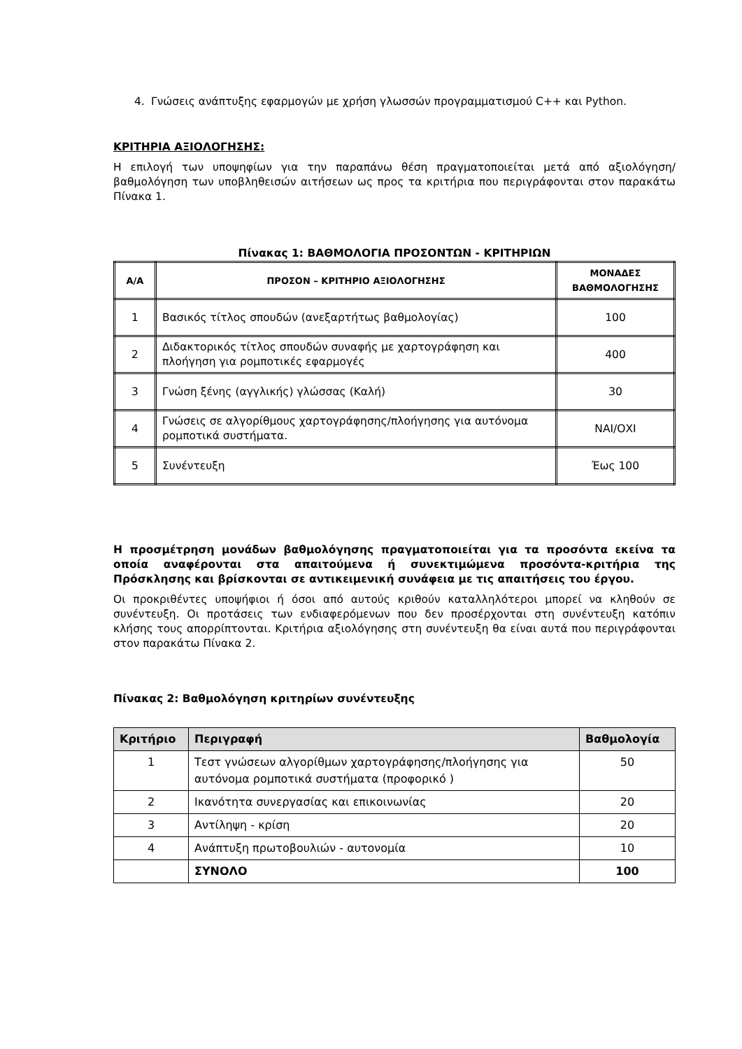4. Γνώσεις ανάπτυξης εφαρμογών με χρήση γλωσσών προγραμματισμού C++ και Python.
ΚΡΙΤΗΡΙΑ ΑΞΙΟΛΟΓΗΣΗΣ:
Η επιλογή των υποψηφίων για την παραπάνω θέση πραγματοποιείται μετά από αξιολόγηση/ βαθμολόγηση των υποβληθεισών αιτήσεων ως προς τα κριτήρια που περιγράφονται στον παρακάτω Πίνακα 1.
Πίνακας 1: ΒΑΘΜΟΛΟΓΙΑ ΠΡΟΣΟΝΤΩΝ - ΚΡΙΤΗΡΙΩΝ
| Α/Α | ΠΡΟΣΟΝ – ΚΡΙΤΗΡΙΟ ΑΞΙΟΛΟΓΗΣΗΣ | ΜΟΝΑΔΕΣ ΒΑΘΜΟΛΟΓΗΣΗΣ |
| --- | --- | --- |
| 1 | Βασικός τίτλος σπουδών (ανεξαρτήτως βαθμολογίας) | 100 |
| 2 | Διδακτορικός τίτλος σπουδών συναφής με χαρτογράφηση και πλοήγηση για ρομποτικές εφαρμογές | 400 |
| 3 | Γνώση ξένης (αγγλικής) γλώσσας (Καλή) | 30 |
| 4 | Γνώσεις σε αλγορίθμους χαρτογράφησης/πλοήγησης για αυτόνομα ρομποτικά συστήματα. | ΝΑΙ/ΟΧΙ |
| 5 | Συνέντευξη | Έως 100 |
Η προσμέτρηση μονάδων βαθμολόγησης πραγματοποιείται για τα προσόντα εκείνα τα οποία αναφέρονται στα απαιτούμενα ή συνεκτιμώμενα προσόντα-κριτήρια της Πρόσκλησης και βρίσκονται σε αντικειμενική συνάφεια με τις απαιτήσεις του έργου.
Οι προκριθέντες υποψήφιοι ή όσοι από αυτούς κριθούν καταλληλότεροι μπορεί να κληθούν σε συνέντευξη. Οι προτάσεις των ενδιαφερόμενων που δεν προσέρχονται στη συνέντευξη κατόπιν κλήσης τους απορρίπτονται. Κριτήρια αξιολόγησης στη συνέντευξη θα είναι αυτά που περιγράφονται στον παρακάτω Πίνακα 2.
Πίνακας 2: Βαθμολόγηση κριτηρίων συνέντευξης
| Κριτήριο | Περιγραφή | Βαθμολογία |
| --- | --- | --- |
| 1 | Τεστ γνώσεων αλγορίθμων χαρτογράφησης/πλοήγησης για αυτόνομα ρομποτικά συστήματα (προφορικό ) | 50 |
| 2 | Ικανότητα συνεργασίας και επικοινωνίας | 20 |
| 3 | Αντίληψη - κρίση | 20 |
| 4 | Ανάπτυξη πρωτοβουλιών - αυτονομία | 10 |
| | ΣΥΝΟΛΟ | 100 |